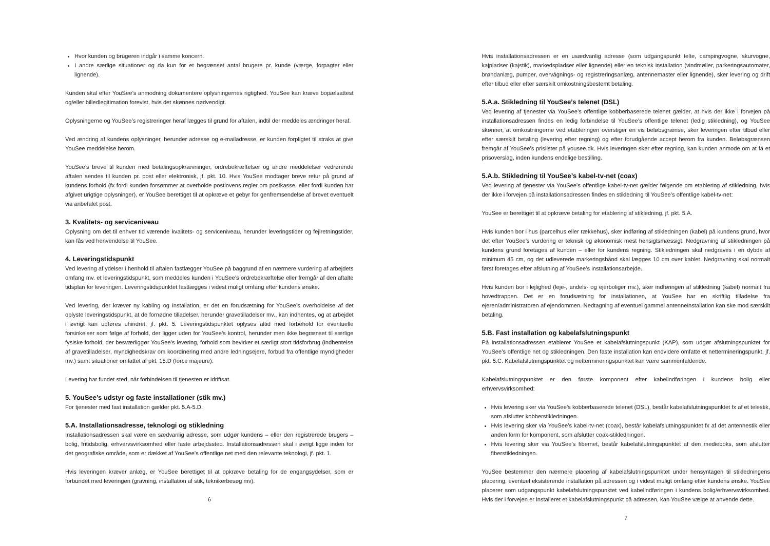Hvor kunden og brugeren indgår i samme koncern.
I andre særlige situationer og da kun for et begrænset antal brugere pr. kunde (værge, forpagter eller lignende).
Kunden skal efter YouSee’s anmodning dokumentere oplysningernes rigtighed. YouSee kan kræve bopælsattest og/eller billedlegitimation forevist, hvis det skønnes nødvendigt.
Oplysningerne og YouSee’s registreringer heraf lægges til grund for aftalen, indtil der meddeles ændringer heraf.
Ved ændring af kundens oplysninger, herunder adresse og e-mailadresse, er kunden forpligtet til straks at give YouSee meddelelse herom.
YouSee’s breve til kunden med betalingsopkrævninger, ordrebekræftelser og andre meddelelser vedrørende aftalen sendes til kunden pr. post eller elektronisk, jf. pkt. 10. Hvis YouSee modtager breve retur på grund af kundens forhold (fx fordi kunden forsømmer at overholde postlovens regler om postkasse, eller fordi kunden har afgivet urigtige oplysninger), er YouSee berettiget til at opkræve et gebyr for genfremsendelse af brevet eventuelt via anbefalet post.
3. Kvalitets- og serviceniveau
Oplysning om det til enhver tid værende kvalitets- og serviceniveau, herunder leveringstider og fejlretningstider, kan fås ved henvendelse til YouSee.
4. Leveringstidspunkt
Ved levering af ydelser i henhold til aftalen fastlægger YouSee på baggrund af en nærmere vurdering af arbejdets omfang mv. et leveringstidspunkt, som meddeles kunden i YouSee’s ordrebekræftelse eller fremgår af den aftalte tidsplan for leveringen. Leveringstidspunktet fastlægges i videst muligt omfang efter kundens ønske.
Ved levering, der kræver ny kabling og installation, er det en forudsætning for YouSee’s overholdelse af det oplyste leveringstidspunkt, at de fornødne tilladelser, herunder gravetilladelser mv., kan indhentes, og at arbejdet i øvrigt kan udføres uhindret, jf. pkt. 5. Leveringstidspunktet oplyses altid med forbehold for eventuelle forsinkelser som følge af forhold, der ligger uden for YouSee’s kontrol, herunder men ikke begrænset til særlige fysiske forhold, der besværliggør YouSee’s levering, forhold som bevirker et særligt stort tidsforbrug (indhentelse af gravetilladelser, myndighedskrav om koordinering med andre ledningsejere, forbud fra offentlige myndigheder mv.) samt situationer omfattet af pkt. 15.D (force majeure).
Levering har fundet sted, når forbindelsen til tjenesten er idriftsat.
5. YouSee’s udstyr og faste installationer (stik mv.)
For tjenester med fast installation gælder pkt. 5.A-5.D.
5.A. Installationsadresse, teknologi og stikledning
Installationsadressen skal være en sædvanlig adresse, som udgør kundens – eller den registrerede brugers – bolig, fritidsbolig, erhvervsvirksomhed eller faste arbejdssted. Installationsadressen skal i øvrigt ligge inden for det geografiske område, som er dækket af YouSee’s offentlige net med den relevante teknologi, jf. pkt. 1.
Hvis leveringen kræver anlæg, er YouSee berettiget til at opkræve betaling for de engangsydelser, som er forbundet med leveringen (gravning, installation af stik, teknikerbesøg mv).
6
Hvis installationsadressen er en usædvanlig adresse (som udgangspunkt telte, campingvogne, skurvogne, kajpladser (kajstik), markedspladser eller lignende) eller en teknisk installation (vindmøller, parkeringsautomater, brøndanlæg, pumper, overvågnings- og registreringsanlæg, antennemaster eller lignende), sker levering og drift efter tilbud eller efter særskilt omkostningsbestemt betaling.
5.A.a. Stikledning til YouSee’s telenet (DSL)
Ved levering af tjenester via YouSee’s offentlige kobberbaserede telenet gælder, at hvis der ikke i forvejen på installationsadressen findes en ledig forbindelse til YouSee’s offentlige telenet (ledig stikledning), og YouSee skønner, at omkostningerne ved etableringen overstiger en vis beløbsgrænse, sker leveringen efter tilbud eller efter særskilt betaling (levering efter regning) og efter forudgående accept herom fra kunden. Beløbsgrænsen fremgår af YouSee’s prislister på yousee.dk. Hvis leveringen sker efter regning, kan kunden anmode om at få et prisoverslag, inden kundens endelige bestilling.
5.A.b. Stikledning til YouSee’s kabel-tv-net (coax)
Ved levering af tjenester via YouSee’s offentlige kabel-tv-net gælder følgende om etablering af stikledning, hvis der ikke i forvejen på installationsadressen findes en stikledning til YouSee’s offentlige kabel-tv-net:
YouSee er berettiget til at opkræve betaling for etablering af stikledning, jf. pkt. 5.A.
Hvis kunden bor i hus (parcelhus eller rækkehus), sker indføring af stikledningen (kabel) på kundens grund, hvor det efter YouSee’s vurdering er teknisk og økonomisk mest hensigtsmæssigt. Nedgravning af stikledningen på kundens grund foretages af kunden – eller for kundens regning. Stikledningen skal nedgraves i en dybde af minimum 45 cm, og det udleverede markeringsbånd skal lægges 10 cm over kablet. Nedgravning skal normalt først foretages efter afslutning af YouSee’s installationsarbejde.
Hvis kunden bor i lejlighed (leje-, andels- og ejerboliger mv.), sker indføringen af stikledning (kabel) normalt fra hovedtrappen. Det er en forudsætning for installationen, at YouSee har en skriftlig tilladelse fra ejeren/administratoren af ejendommen. Nedtagning af eventuel gammel antenneinstallation kan ske mod særskilt betaling.
5.B. Fast installation og kabelafslutningspunkt
På installationsadressen etablerer YouSee et kabelafslutningspunkt (KAP), som udgør afslutningspunktet for YouSee’s offentlige net og stikledningen. Den faste installation kan endvidere omfatte et nettermineringspunkt, jf. pkt. 5.C. Kabelafslutningspunktet og nettermineringspunktet kan være sammenfaldende.
Kabelafslutningspunktet er den første komponent efter kabelindføringen i kundens bolig eller erhvervsvirksomhed:
Hvis levering sker via YouSee’s kobberbaserede telenet (DSL), består kabelafslutningspunktet fx af et telestik, som afslutter kobberstikledningen.
Hvis levering sker via YouSee’s kabel-tv-net (coax), består kabelafslutningspunktet fx af det antennestik eller anden form for komponent, som afslutter coax-stikledningen.
Hvis levering sker via YouSee’s fibernet, består kabelafslutningspunktet af den medieboks, som afslutter fiberstikledningen.
YouSee bestemmer den nærmere placering af kabelafslutningspunktet under hensyntagen til stikledningens placering, eventuel eksisterende installation på adressen og i videst muligt omfang efter kundens ønske. YouSee placerer som udgangspunkt kabelafslutningspunktet ved kabelindføringen i kundens bolig/erhvervsvirksomhed. Hvis der i forvejen er installeret et kabelafslutningspunkt på adressen, kan YouSee vælge at anvende dette.
7